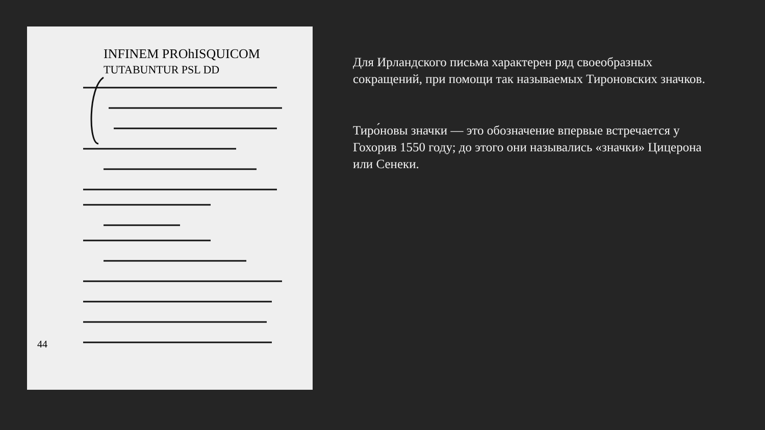INFINEM PROhISQUICOM
TUTABUNTUR PSL DD
44
Для Ирландского письма характерен ряд своеобразных сокращений, при помощи так называемых Тироновских значков.
Тиро́новы значки — это обозначение впервые встречается у Гохорив 1550 году; до этого они назывались «значки» Цицерона или Сенеки.